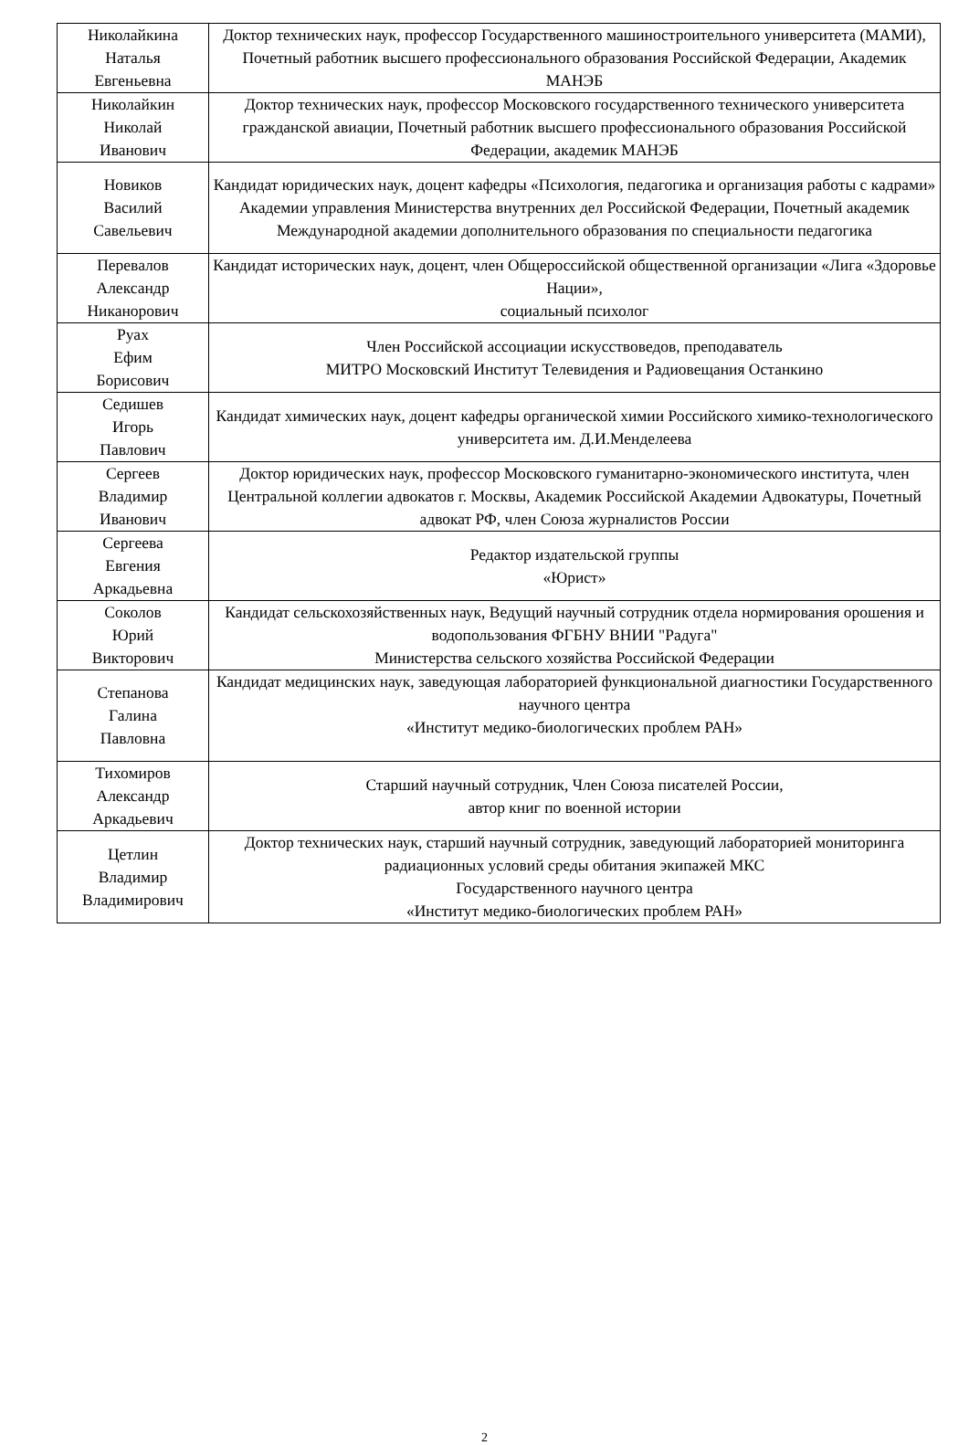| Николайкина Наталья Евгеньевна | Доктор технических наук, профессор Государственного машиностроительного университета (МАМИ), Почетный работник высшего профессионального образования Российской Федерации, Академик МАНЭБ |
| Николайкин Николай Иванович | Доктор технических наук, профессор Московского государственного технического университета гражданской авиации, Почетный работник высшего профессионального образования Российской Федерации, академик МАНЭБ |
| Новиков Василий Савельевич | Кандидат юридических наук, доцент кафедры «Психология, педагогика и организация работы с кадрами» Академии управления Министерства внутренних дел Российской Федерации, Почетный академик Международной академии дополнительного образования по специальности педагогика |
| Перевалов Александр Никанорович | Кандидат исторических наук, доцент, член Общероссийской общественной организации «Лига «Здоровье Нации», социальный психолог |
| Руах Ефим Борисович | Член Российской ассоциации искусствоведов, преподаватель МИТРО Московский Институт Телевидения и Радиовещания Останкино |
| Седишев Игорь Павлович | Кандидат химических наук, доцент кафедры органической химии Российского химико-технологического университета им. Д.И.Менделеева |
| Сергеев Владимир Иванович | Доктор юридических наук, профессор Московского гуманитарно-экономического института, член Центральной коллегии адвокатов г. Москвы, Академик Российской Академии Адвокатуры, Почетный адвокат РФ, член Союза журналистов России |
| Сергеева Евгения Аркадьевна | Редактор издательской группы «Юрист» |
| Соколов Юрий Викторович | Кандидат сельскохозяйственных наук, Ведущий научный сотрудник отдела нормирования орошения и водопользования ФГБНУ ВНИИ "Радуга" Министерства сельского хозяйства Российской Федерации |
| Степанова Галина Павловна | Кандидат медицинских наук, заведующая лабораторией функциональной диагностики Государственного научного центра «Институт медико-биологических проблем РАН» |
| Тихомиров Александр Аркадьевич | Старший научный сотрудник, Член Союза писателей России, автор книг по военной истории |
| Цетлин Владимир Владимирович | Доктор технических наук, старший научный сотрудник, заведующий лабораторией мониторинга радиационных условий среды обитания экипажей МКС Государственного научного центра «Институт медико-биологических проблем РАН» |
2